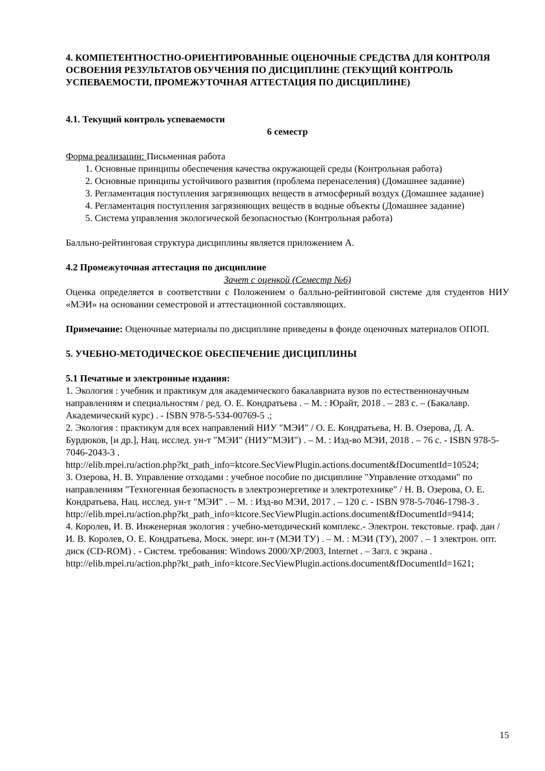4. КОМПЕТЕНТНОСТНО-ОРИЕНТИРОВАННЫЕ ОЦЕНОЧНЫЕ СРЕДСТВА ДЛЯ КОНТРОЛЯ ОСВОЕНИЯ РЕЗУЛЬТАТОВ ОБУЧЕНИЯ ПО ДИСЦИПЛИНЕ (ТЕКУЩИЙ КОНТРОЛЬ УСПЕВАЕМОСТИ, ПРОМЕЖУТОЧНАЯ АТТЕСТАЦИЯ ПО ДИСЦИПЛИНЕ)
4.1. Текущий контроль успеваемости
6 семестр
Форма реализации: Письменная работа
1. Основные принципы обеспечения качества окружающей среды (Контрольная работа)
2. Основные принципы устойчивого развития (проблема перенаселения) (Домашнее задание)
3. Регламентация поступления загрязняющих веществ в атмосферный воздух (Домашнее задание)
4. Регламентация поступления загрязняющих веществ в водные объекты (Домашнее задание)
5. Система управления экологической безопасностью (Контрольная работа)
Балльно-рейтинговая структура дисциплины является приложением А.
4.2 Промежуточная аттестация по дисциплине
Зачет с оценкой (Семестр №6)
Оценка определяется в соответствии с Положением о балльно-рейтинговой системе для студентов НИУ «МЭИ» на основании семестровой и аттестационной составляющих.
Примечание: Оценочные материалы по дисциплине приведены в фонде оценочных материалов ОПОП.
5. УЧЕБНО-МЕТОДИЧЕСКОЕ ОБЕСПЕЧЕНИЕ ДИСЦИПЛИНЫ
5.1 Печатные и электронные издания:
1. Экология : учебник и практикум для академического бакалавриата вузов по естественнонаучным направлениям и специальностям / ред. О. Е. Кондратьева . – М. : Юрайт, 2018 . – 283 с. – (Бакалавр. Академический курс) . - ISBN 978-5-534-00769-5 .;
2. Экология : практикум для всех направлений НИУ "МЭИ" / О. Е. Кондратьева, Н. В. Озерова, Д. А. Бурдюков, [и др.], Нац. исслед. ун-т "МЭИ" (НИУ"МЭИ") . – М. : Изд-во МЭИ, 2018 . – 76 с. - ISBN 978-5-7046-2043-3 .
http://elib.mpei.ru/action.php?kt_path_info=ktcore.SecViewPlugin.actions.document&fDocumentId=10524;
3. Озерова, Н. В. Управление отходами : учебное пособие по дисциплине "Управление отходами" по направлениям "Техногенная безопасность в электроэнергетике и электротехнике" / Н. В. Озерова, О. Е. Кондратьева, Нац. исслед. ун-т "МЭИ" . – М. : Изд-во МЭИ, 2017 . – 120 с. - ISBN 978-5-7046-1798-3 .
http://elib.mpei.ru/action.php?kt_path_info=ktcore.SecViewPlugin.actions.document&fDocumentId=9414;
4. Королев, И. В. Инженерная экология : учебно-методический комплекс.- Электрон. текстовые. граф. дан / И. В. Королев, О. Е. Кондратьева, Моск. энерг. ин-т (МЭИ ТУ) . – М. : МЭИ (ТУ), 2007 . – 1 электрон. опт. диск (CD-ROM) . - Систем. требования: Windows 2000/XP/2003, Internet . – Загл. с экрана .
http://elib.mpei.ru/action.php?kt_path_info=ktcore.SecViewPlugin.actions.document&fDocumentId=1621;
15